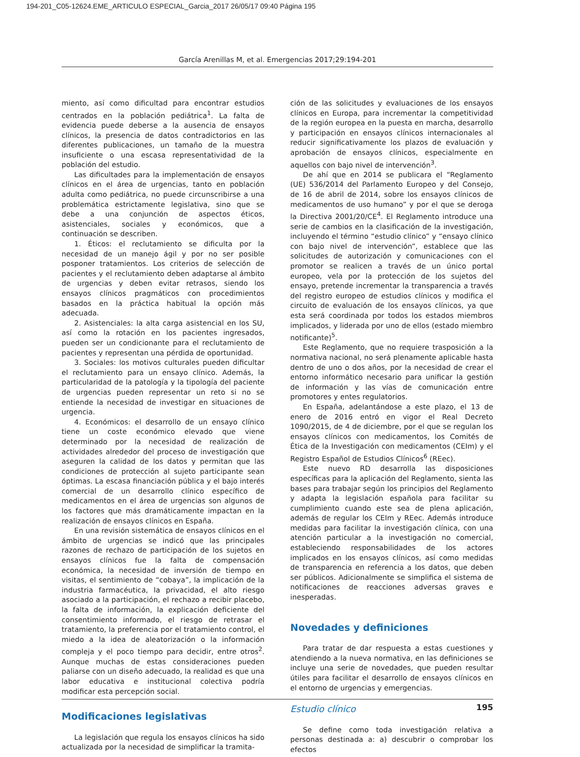194-201_C05-12624.EME_ARTICULO ESPECIAL_Garcia_2017 26/05/17 09:40 Página 195
García Arenillas M, et al. Emergencias 2017;29:194-201
miento, así como dificultad para encontrar estudios centrados en la población pediátrica<sup>1</sup>. La falta de evidencia puede deberse a la ausencia de ensayos clínicos, la presencia de datos contradictorios en las diferentes publicaciones, un tamaño de la muestra insuficiente o una escasa representatividad de la población del estudio.
Las dificultades para la implementación de ensayos clínicos en el área de urgencias, tanto en población adulta como pediátrica, no puede circunscribirse a una problemática estrictamente legislativa, sino que se debe a una conjunción de aspectos éticos, asistenciales, sociales y económicos, que a continuación se describen.
1. Éticos: el reclutamiento se dificulta por la necesidad de un manejo ágil y por no ser posible posponer tratamientos. Los criterios de selección de pacientes y el reclutamiento deben adaptarse al ámbito de urgencias y deben evitar retrasos, siendo los ensayos clínicos pragmáticos con procedimientos basados en la práctica habitual la opción más adecuada.
2. Asistenciales: la alta carga asistencial en los SU, así como la rotación en los pacientes ingresados, pueden ser un condicionante para el reclutamiento de pacientes y representan una pérdida de oportunidad.
3. Sociales: los motivos culturales pueden dificultar el reclutamiento para un ensayo clínico. Además, la particularidad de la patología y la tipología del paciente de urgencias pueden representar un reto si no se entiende la necesidad de investigar en situaciones de urgencia.
4. Económicos: el desarrollo de un ensayo clínico tiene un coste económico elevado que viene determinado por la necesidad de realización de actividades alrededor del proceso de investigación que aseguren la calidad de los datos y permitan que las condiciones de protección al sujeto participante sean óptimas. La escasa financiación pública y el bajo interés comercial de un desarrollo clínico específico de medicamentos en el área de urgencias son algunos de los factores que más dramáticamente impactan en la realización de ensayos clínicos en España.
En una revisión sistemática de ensayos clínicos en el ámbito de urgencias se indicó que las principales razones de rechazo de participación de los sujetos en ensayos clínicos fue la falta de compensación económica, la necesidad de inversión de tiempo en visitas, el sentimiento de “cobaya”, la implicación de la industria farmacéutica, la privacidad, el alto riesgo asociado a la participación, el rechazo a recibir placebo, la falta de información, la explicación deficiente del consentimiento informado, el riesgo de retrasar el tratamiento, la preferencia por el tratamiento control, el miedo a la idea de aleatorización o la información compleja y el poco tiempo para decidir, entre otros<sup>2</sup>. Aunque muchas de estas consideraciones pueden paliarse con un diseño adecuado, la realidad es que una labor educativa e institucional colectiva podría modificar esta percepción social.
Modificaciones legislativas
La legislación que regula los ensayos clínicos ha sido actualizada por la necesidad de simplificar la tramita-
ción de las solicitudes y evaluaciones de los ensayos clínicos en Europa, para incrementar la competitividad de la región europea en la puesta en marcha, desarrollo y participación en ensayos clínicos internacionales al reducir significativamente los plazos de evaluación y aprobación de ensayos clínicos, especialmente en aquellos con bajo nivel de intervención<sup>3</sup>.
De ahí que en 2014 se publicara el “Reglamento (UE) 536/2014 del Parlamento Europeo y del Consejo, de 16 de abril de 2014, sobre los ensayos clínicos de medicamentos de uso humano” y por el que se deroga la Directiva 2001/20/CE<sup>4</sup>. El Reglamento introduce una serie de cambios en la clasificación de la investigación, incluyendo el término “estudio clínico” y “ensayo clínico con bajo nivel de intervención”, establece que las solicitudes de autorización y comunicaciones con el promotor se realicen a través de un único portal europeo, vela por la protección de los sujetos del ensayo, pretende incrementar la transparencia a través del registro europeo de estudios clínicos y modifica el circuito de evaluación de los ensayos clínicos, ya que esta será coordinada por todos los estados miembros implicados, y liderada por uno de ellos (estado miembro notificante)<sup>5</sup>.
Este Reglamento, que no requiere trasposición a la normativa nacional, no será plenamente aplicable hasta dentro de uno o dos años, por la necesidad de crear el entorno informático necesario para unificar la gestión de información y las vías de comunicación entre promotores y entes regulatorios.
En España, adelantándose a este plazo, el 13 de enero de 2016 entró en vigor el Real Decreto 1090/2015, de 4 de diciembre, por el que se regulan los ensayos clínicos con medicamentos, los Comités de Ética de la Investigación con medicamentos (CEIm) y el Registro Español de Estudios Clínicos<sup>6</sup> (REec).
Este nuevo RD desarrolla las disposiciones específicas para la aplicación del Reglamento, sienta las bases para trabajar según los principios del Reglamento y adapta la legislación española para facilitar su cumplimiento cuando este sea de plena aplicación, además de regular los CEIm y REec. Además introduce medidas para facilitar la investigación clínica, con una atención particular a la investigación no comercial, estableciendo responsabilidades de los actores implicados en los ensayos clínicos, así como medidas de transparencia en referencia a los datos, que deben ser públicos. Adicionalmente se simplifica el sistema de notificaciones de reacciones adversas graves e inesperadas.
Novedades y definiciones
Para tratar de dar respuesta a estas cuestiones y atendiendo a la nueva normativa, en las definiciones se incluye una serie de novedades, que pueden resultar útiles para facilitar el desarrollo de ensayos clínicos en el entorno de urgencias y emergencias.
Estudio clínico
Se define como toda investigación relativa a personas destinada a: a) descubrir o comprobar los efectos
195